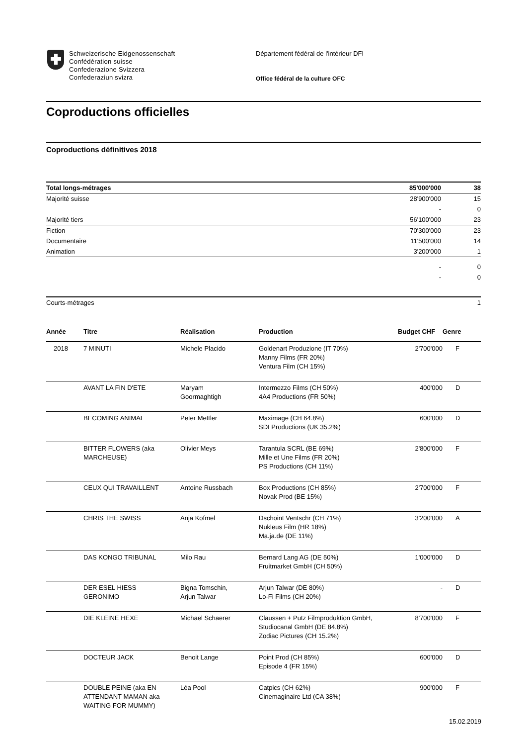Schweizerische Eidgenossenschaft
Confédération suisse
Confederazione Svizzera
Confederaziun svizra
Département fédéral de l'intérieur DFI
Office fédéral de la culture OFC
Coproductions officielles
Coproductions définitives 2018
| Total longs-métrages | 85'000'000 | 38 |
| Majorité suisse | 28'900'000 | 15 |
| | - | 0 |
| Majorité tiers | 56'100'000 | 23 |
| Fiction | 70'300'000 | 23 |
| Documentaire | 11'500'000 | 14 |
| Animation | 3'200'000 | 1 |
| | - | 0 |
| | - | 0 |
| Courts-métrages | | 1 |
| Année | Titre | Réalisation | Production | Budget CHF | Genre |
| --- | --- | --- | --- | --- | --- |
| 2018 | 7 MINUTI | Michele Placido | Goldenart Produzione (IT 70%) Manny Films (FR 20%) Ventura Film (CH 15%) | 2'700'000 | F |
| | AVANT LA FIN D'ETE | Maryam Goormaghtigh | Intermezzo Films (CH 50%) 4A4 Productions (FR 50%) | 400'000 | D |
| | BECOMING ANIMAL | Peter Mettler | Maximage (CH 64.8%) SDI Productions (UK 35.2%) | 600'000 | D |
| | BITTER FLOWERS (aka MARCHEUSE) | Olivier Meys | Tarantula SCRL (BE 69%) Mille et Une Films (FR 20%) PS Productions (CH 11%) | 2'800'000 | F |
| | CEUX QUI TRAVAILLENT | Antoine Russbach | Box Productions (CH 85%) Novak Prod (BE 15%) | 2'700'000 | F |
| | CHRIS THE SWISS | Anja Kofmel | Dschoint Ventschr (CH 71%) Nukleus Film (HR 18%) Ma.ja.de (DE 11%) | 3'200'000 | A |
| | DAS KONGO TRIBUNAL | Milo Rau | Bernard Lang AG (DE 50%) Fruitmarket GmbH (CH 50%) | 1'000'000 | D |
| | DER ESEL HIESS GERONIMO | Bigna Tomschin, Arjun Talwar | Arjun Talwar (DE 80%) Lo-Fi Films (CH 20%) | - | D |
| | DIE KLEINE HEXE | Michael Schaerer | Claussen + Putz Filmproduktion GmbH, Studiocanal GmbH (DE 84.8%) Zodiac Pictures (CH 15.2%) | 8'700'000 | F |
| | DOCTEUR JACK | Benoit Lange | Point Prod (CH 85%) Episode 4 (FR 15%) | 600'000 | D |
| | DOUBLE PEINE (aka EN ATTENDANT MAMAN aka WAITING FOR MUMMY) | Léa Pool | Catpics (CH 62%) Cinemaginaire Ltd (CA 38%) | 900'000 | F |
15.02.2019